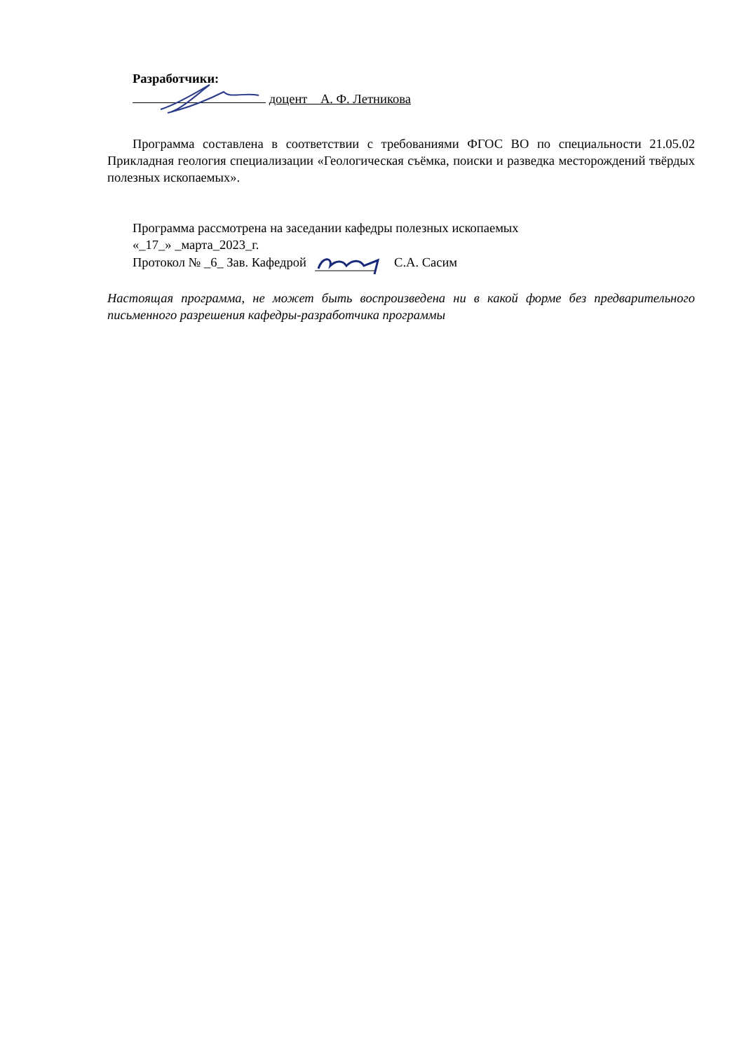Разработчики:
доцент А. Ф. Летникова
Программа составлена в соответствии с требованиями ФГОС ВО по специальности 21.05.02 Прикладная геология специализации «Геологическая съёмка, поиски и разведка месторождений твёрдых полезных ископаемых».
Программа рассмотрена на заседании кафедры полезных ископаемых
«_17_» _марта_2023_г.
Протокол № _6_ Зав. Кафедрой С.А. Сасим
Настоящая программа, не может быть воспроизведена ни в какой форме без предварительного письменного разрешения кафедры-разработчика программы